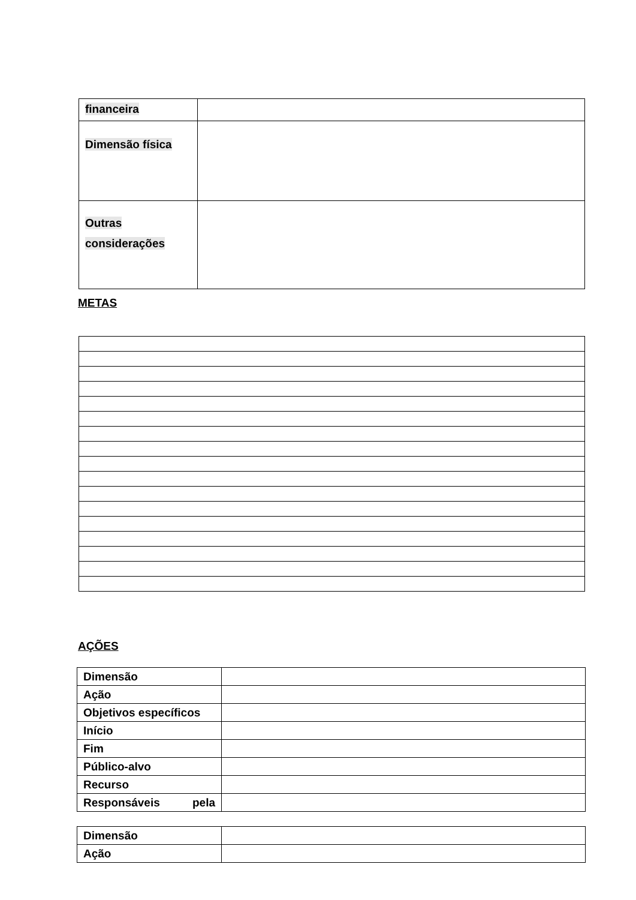| financeira | |
| Dimensão física | |
| Outras considerações | |
METAS
AÇÕES
| Dimensão | |
| Ação | |
| Objetivos específicos | |
| Início | |
| Fim | |
| Público-alvo | |
| Recurso | |
| Responsáveis pela | |
| Dimensão | |
| Ação | |